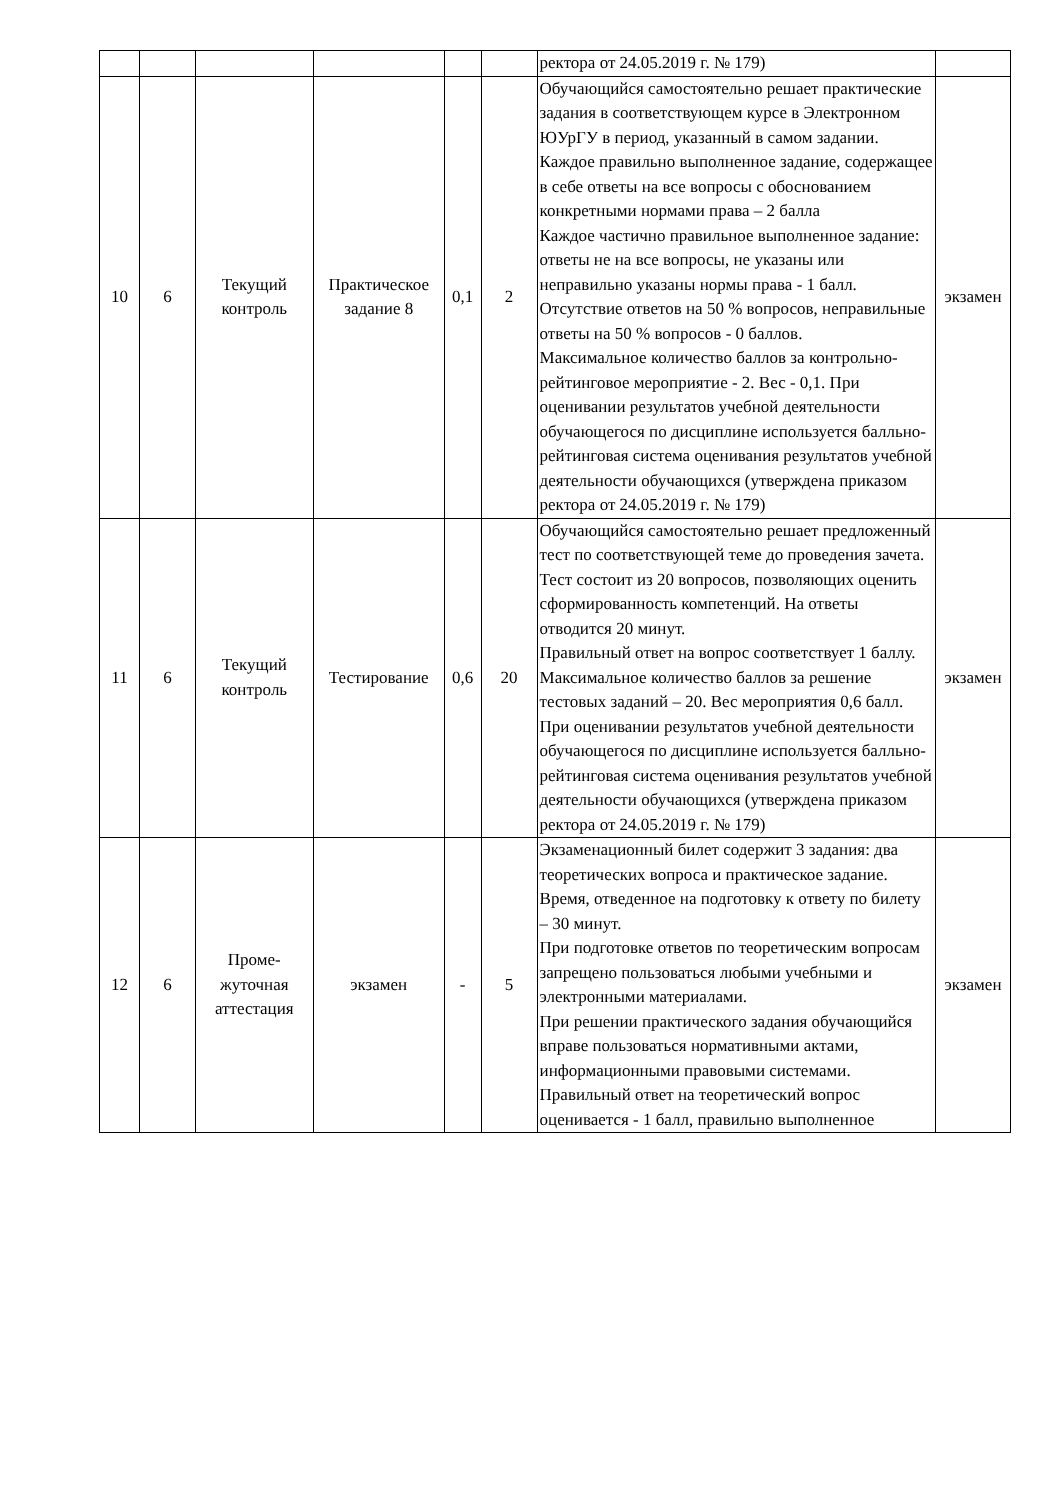| | | | | | | ректора от 24.05.2019 г. № 179) | |
| 10 | 6 | Текущий контроль | Практическое задание 8 | 0,1 | 2 | Обучающийся самостоятельно решает практические задания в соответствующем курсе в Электронном ЮУрГУ в период, указанный в самом задании. Каждое правильно выполненное задание, содержащее в себе ответы на все вопросы с обоснованием конкретными нормами права – 2 балла Каждое частично правильное выполненное задание: ответы не на все вопросы, не указаны или неправильно указаны нормы права - 1 балл. Отсутствие ответов на 50 % вопросов, неправильные ответы на 50 % вопросов - 0 баллов. Максимальное количество баллов за контрольно-рейтинговое мероприятие - 2. Вес - 0,1. При оценивании результатов учебной деятельности обучающегося по дисциплине используется балльно-рейтинговая система оценивания результатов учебной деятельности обучающихся (утверждена приказом ректора от 24.05.2019 г. № 179) | экзамен |
| 11 | 6 | Текущий контроль | Тестирование | 0,6 | 20 | Обучающийся самостоятельно решает предложенный тест по соответствующей теме до проведения зачета. Тест состоит из 20 вопросов, позволяющих оценить сформированность компетенций. На ответы отводится 20 минут. Правильный ответ на вопрос соответствует 1 баллу. Максимальное количество баллов за решение тестовых заданий – 20. Вес мероприятия 0,6 балл. При оценивании результатов учебной деятельности обучающегося по дисциплине используется балльно-рейтинговая система оценивания результатов учебной деятельности обучающихся (утверждена приказом ректора от 24.05.2019 г. № 179) | экзамен |
| 12 | 6 | Проме- жуточная аттестация | экзамен | - | 5 | Экзаменационный билет содержит 3 задания: два теоретических вопроса и практическое задание. Время, отведенное на подготовку к ответу по билету – 30 минут. При подготовке ответов по теоретическим вопросам запрещено пользоваться любыми учебными и электронными материалами. При решении практического задания обучающийся вправе пользоваться нормативными актами, информационными правовыми системами. Правильный ответ на теоретический вопрос оценивается - 1 балл, правильно выполненное | экзамен |